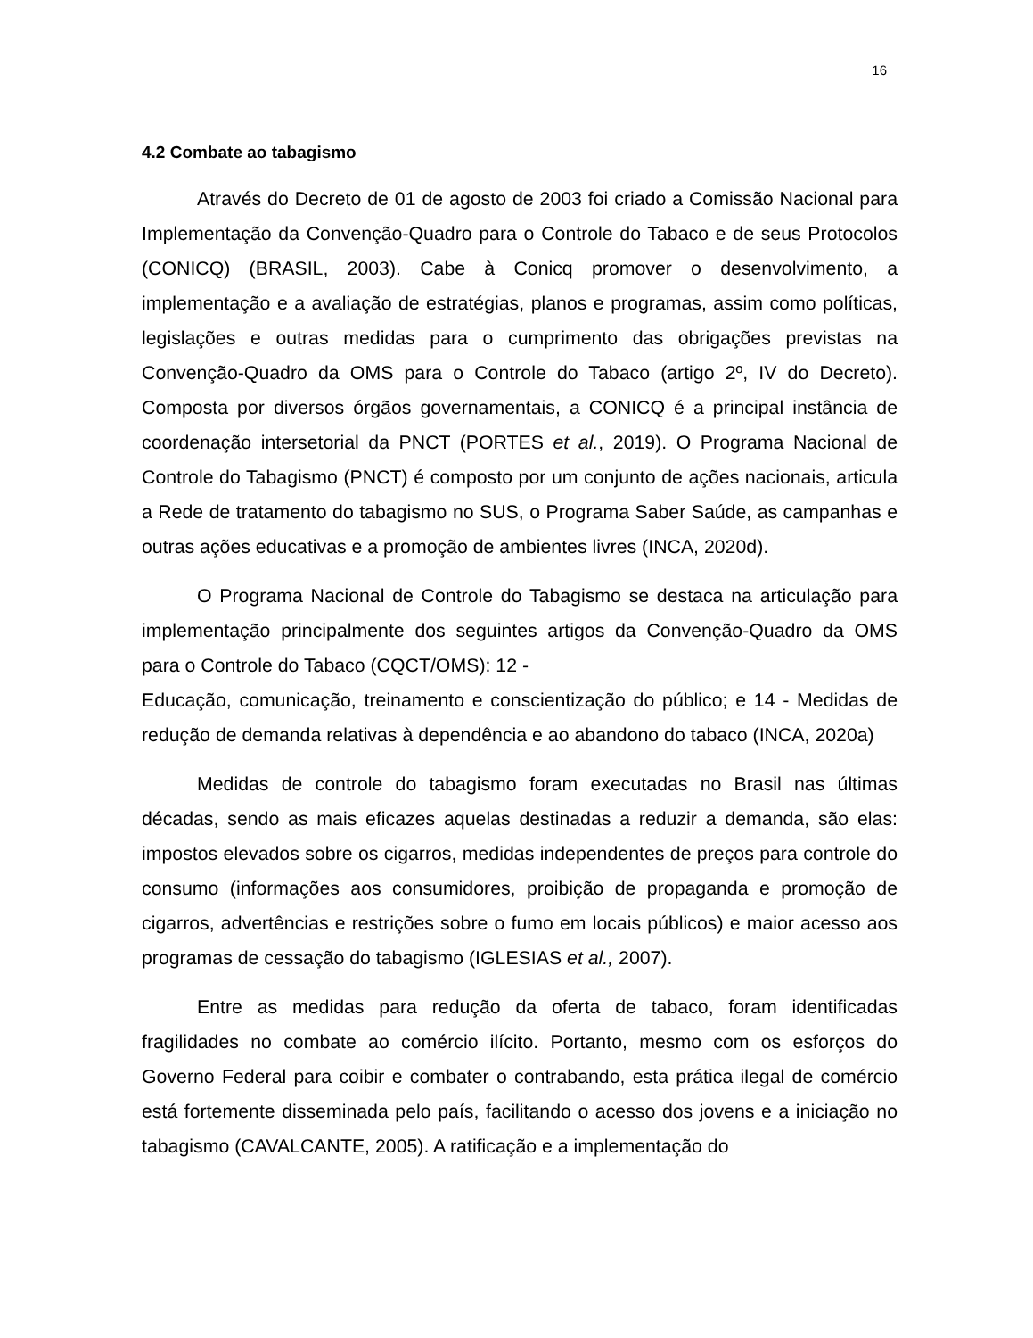16
4.2 Combate ao tabagismo
Através do Decreto de 01 de agosto de 2003 foi criado a Comissão Nacional para Implementação da Convenção-Quadro para o Controle do Tabaco e de seus Protocolos (CONICQ) (BRASIL, 2003). Cabe à Conicq promover o desenvolvimento, a implementação e a avaliação de estratégias, planos e programas, assim como políticas, legislações e outras medidas para o cumprimento das obrigações previstas na Convenção-Quadro da OMS para o Controle do Tabaco (artigo 2º, IV do Decreto). Composta por diversos órgãos governamentais, a CONICQ é a principal instância de coordenação intersetorial da PNCT (PORTES et al., 2019). O Programa Nacional de Controle do Tabagismo (PNCT) é composto por um conjunto de ações nacionais, articula a Rede de tratamento do tabagismo no SUS, o Programa Saber Saúde, as campanhas e outras ações educativas e a promoção de ambientes livres (INCA, 2020d).
O Programa Nacional de Controle do Tabagismo se destaca na articulação para implementação principalmente dos seguintes artigos da Convenção-Quadro da OMS para o Controle do Tabaco (CQCT/OMS): 12 -
Educação, comunicação, treinamento e conscientização do público; e 14 - Medidas de redução de demanda relativas à dependência e ao abandono do tabaco (INCA, 2020a)
Medidas de controle do tabagismo foram executadas no Brasil nas últimas décadas, sendo as mais eficazes aquelas destinadas a reduzir a demanda, são elas: impostos elevados sobre os cigarros, medidas independentes de preços para controle do consumo (informações aos consumidores, proibição de propaganda e promoção de cigarros, advertências e restrições sobre o fumo em locais públicos) e maior acesso aos programas de cessação do tabagismo (IGLESIAS et al., 2007).
Entre as medidas para redução da oferta de tabaco, foram identificadas fragilidades no combate ao comércio ilícito. Portanto, mesmo com os esforços do Governo Federal para coibir e combater o contrabando, esta prática ilegal de comércio está fortemente disseminada pelo país, facilitando o acesso dos jovens e a iniciação no tabagismo (CAVALCANTE, 2005). A ratificação e a implementação do